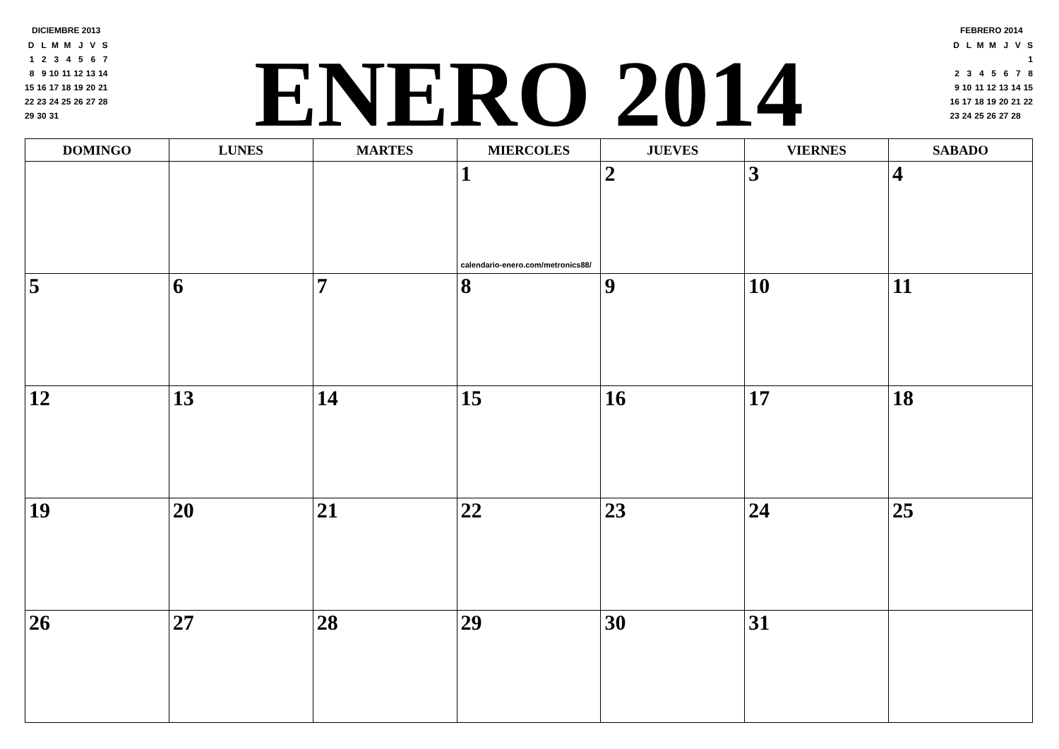DICIEMBRE 2013
| D | L | M | M | J | V | S |
| 1 | 2 | 3 | 4 | 5 | 6 | 7 |
| 8 | 9 | 10 | 11 | 12 | 13 | 14 |
| 15 | 16 | 17 | 18 | 19 | 20 | 21 |
| 22 | 23 | 24 | 25 | 26 | 27 | 28 |
| 29 | 30 | 31 | | | | |
ENERO 2014
FEBRERO 2014
| D | L | M | M | J | V | S |
| | | | | | | 1 |
| 2 | 3 | 4 | 5 | 6 | 7 | 8 |
| 9 | 10 | 11 | 12 | 13 | 14 | 15 |
| 16 | 17 | 18 | 19 | 20 | 21 | 22 |
| 23 | 24 | 25 | 26 | 27 | 28 | |
| DOMINGO | LUNES | MARTES | MIERCOLES | JUEVES | VIERNES | SABADO |
| --- | --- | --- | --- | --- | --- | --- |
| | | | 1 calendario-enero.com/metronics88/ | 2 | 3 | 4 |
| 5 | 6 | 7 | 8 | 9 | 10 | 11 |
| 12 | 13 | 14 | 15 | 16 | 17 | 18 |
| 19 | 20 | 21 | 22 | 23 | 24 | 25 |
| 26 | 27 | 28 | 29 | 30 | 31 | |